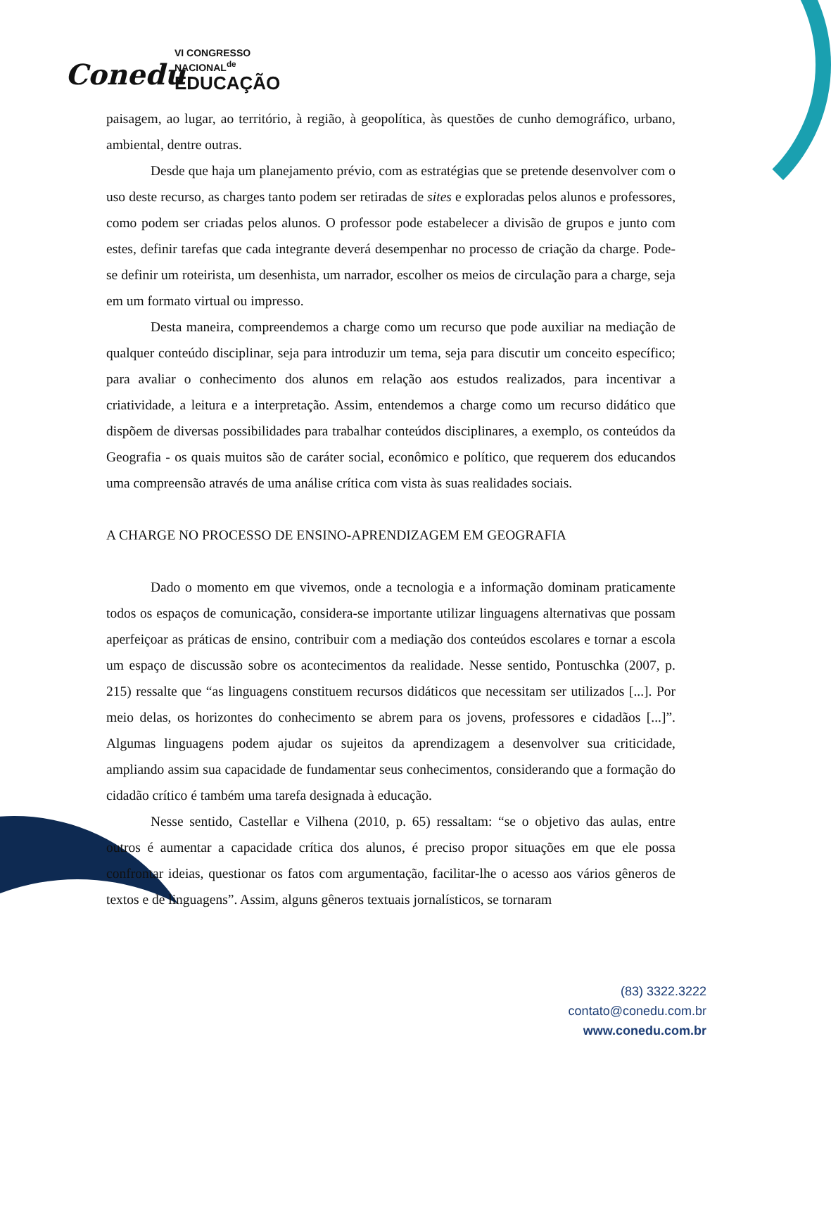Conedu
VI CONGRESSO
NACIONAL<sup>de</sup>
EDUCAÇÃO
paisagem, ao lugar, ao território, à região, à geopolítica, às questões de cunho demográfico, urbano, ambiental, dentre outras.
Desde que haja um planejamento prévio, com as estratégias que se pretende desenvolver com o uso deste recurso, as charges tanto podem ser retiradas de sites e exploradas pelos alunos e professores, como podem ser criadas pelos alunos. O professor pode estabelecer a divisão de grupos e junto com estes, definir tarefas que cada integrante deverá desempenhar no processo de criação da charge. Pode-se definir um roteirista, um desenhista, um narrador, escolher os meios de circulação para a charge, seja em um formato virtual ou impresso.
Desta maneira, compreendemos a charge como um recurso que pode auxiliar na mediação de qualquer conteúdo disciplinar, seja para introduzir um tema, seja para discutir um conceito específico; para avaliar o conhecimento dos alunos em relação aos estudos realizados, para incentivar a criatividade, a leitura e a interpretação. Assim, entendemos a charge como um recurso didático que dispõem de diversas possibilidades para trabalhar conteúdos disciplinares, a exemplo, os conteúdos da Geografia - os quais muitos são de caráter social, econômico e político, que requerem dos educandos uma compreensão através de uma análise crítica com vista às suas realidades sociais.
A CHARGE NO PROCESSO DE ENSINO-APRENDIZAGEM EM GEOGRAFIA
Dado o momento em que vivemos, onde a tecnologia e a informação dominam praticamente todos os espaços de comunicação, considera-se importante utilizar linguagens alternativas que possam aperfeiçoar as práticas de ensino, contribuir com a mediação dos conteúdos escolares e tornar a escola um espaço de discussão sobre os acontecimentos da realidade. Nesse sentido, Pontuschka (2007, p. 215) ressalte que “as linguagens constituem recursos didáticos que necessitam ser utilizados [...]. Por meio delas, os horizontes do conhecimento se abrem para os jovens, professores e cidadãos [...]”. Algumas linguagens podem ajudar os sujeitos da aprendizagem a desenvolver sua criticidade, ampliando assim sua capacidade de fundamentar seus conhecimentos, considerando que a formação do cidadão crítico é também uma tarefa designada à educação.
Nesse sentido, Castellar e Vilhena (2010, p. 65) ressaltam: “se o objetivo das aulas, entre outros é aumentar a capacidade crítica dos alunos, é preciso propor situações em que ele possa confrontar ideias, questionar os fatos com argumentação, facilitar-lhe o acesso aos vários gêneros de textos e de linguagens”. Assim, alguns gêneros textuais jornalísticos, se tornaram
(83) 3322.3222
contato@conedu.com.br
www.conedu.com.br